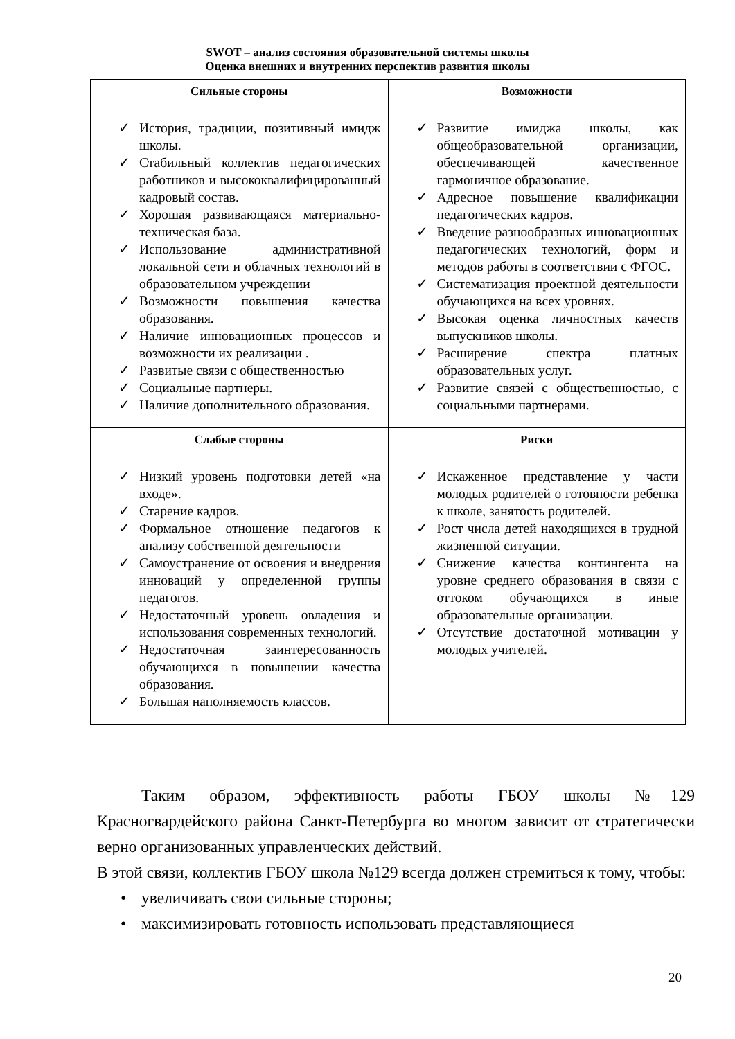SWOT – анализ состояния образовательной системы школы
Оценка внешних и внутренних перспектив развития школы
| Сильные стороны ✓ История, традиции, позитивный имидж школы. ✓ Стабильный коллектив педагогических работников и высококвалифицированный кадровый состав. ✓ Хорошая развивающаяся материально-техническая база. ✓ Использование административной локальной сети и облачных технологий в образовательном учреждении ✓ Возможности повышения качества образования. ✓ Наличие инновационных процессов и возможности их реализации . ✓ Развитые связи с общественностью ✓ Социальные партнеры. ✓ Наличие дополнительного образования. | Возможности ✓ Развитие имиджа школы, как общеобразовательной организации, обеспечивающей качественное гармоничное образование. ✓ Адресное повышение квалификации педагогических кадров. ✓ Введение разнообразных инновационных педагогических технологий, форм и методов работы в соответствии с ФГОС. ✓ Систематизация проектной деятельности обучающихся на всех уровнях. ✓ Высокая оценка личностных качеств выпускников школы. ✓ Расширение спектра платных образовательных услуг. ✓ Развитие связей с общественностью, с социальными партнерами. |
| Слабые стороны ✓ Низкий уровень подготовки детей «на входе». ✓ Старение кадров. ✓ Формальное отношение педагогов к анализу собственной деятельности ✓ Самоустранение от освоения и внедрения инноваций у определенной группы педагогов. ✓ Недостаточный уровень овладения и использования современных технологий. ✓ Недостаточная заинтересованность обучающихся в повышении качества образования. ✓ Большая наполняемость классов. | Риски ✓ Искаженное представление у части молодых родителей о готовности ребенка к школе, занятость родителей. ✓ Рост числа детей находящихся в трудной жизненной ситуации. ✓ Снижение качества контингента на уровне среднего образования в связи с оттоком обучающихся в иные образовательные организации. ✓ Отсутствие достаточной мотивации у молодых учителей. |
Таким образом, эффективность работы ГБОУ школы №129 Красногвардейского района Санкт-Петербурга во многом зависит от стратегически верно организованных управленческих действий.
В этой связи, коллектив ГБОУ школа №129 всегда должен стремиться к тому, чтобы:
• увеличивать свои сильные стороны;
• максимизировать готовность использовать представляющиеся
20